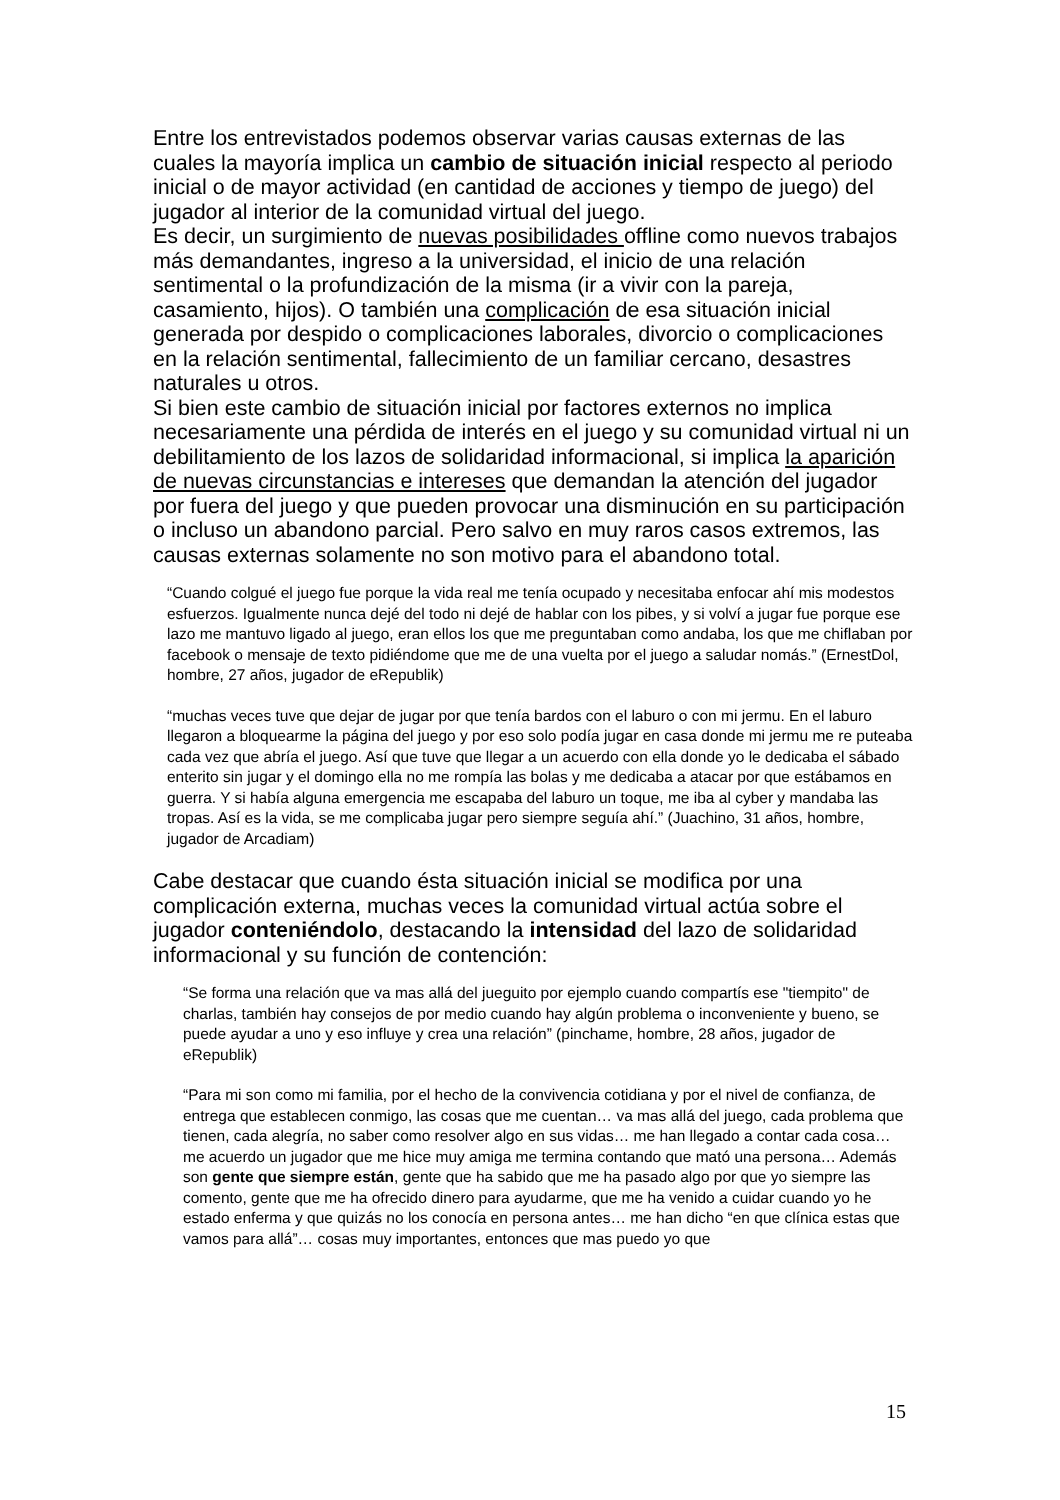Entre los entrevistados podemos observar varias causas externas de las cuales la mayoría implica un cambio de situación inicial respecto al periodo inicial o de mayor actividad (en cantidad de acciones y tiempo de juego) del jugador al interior de la comunidad virtual del juego.
Es decir, un surgimiento de nuevas posibilidades offline como nuevos trabajos más demandantes, ingreso a la universidad, el inicio de una relación sentimental o la profundización de la misma (ir a vivir con la pareja, casamiento, hijos). O también una complicación de esa situación inicial generada por despido o complicaciones laborales, divorcio o complicaciones en la relación sentimental, fallecimiento de un familiar cercano, desastres naturales u otros.
Si bien este cambio de situación inicial por factores externos no implica necesariamente una pérdida de interés en el juego y su comunidad virtual ni un debilitamiento de los lazos de solidaridad informacional, si implica la aparición de nuevas circunstancias e intereses que demandan la atención del jugador por fuera del juego y que pueden provocar una disminución en su participación o incluso un abandono parcial. Pero salvo en muy raros casos extremos, las causas externas solamente no son motivo para el abandono total.
“Cuando colgué el juego fue porque la vida real me tenía ocupado y necesitaba enfocar ahí mis modestos esfuerzos. Igualmente nunca dejé del todo ni dejé de hablar con los pibes, y si volví a jugar fue porque ese lazo me mantuvo ligado al juego, eran ellos los que me preguntaban como andaba, los que me chiflaban por facebook o mensaje de texto pidiéndome que me de una vuelta por el juego a saludar nomás.” (ErnestDol, hombre, 27 años, jugador de eRepublik)
“muchas veces tuve que dejar de jugar por que tenía bardos con el laburo o con mi jermu. En el laburo llegaron a bloquearme la página del juego y por eso solo podía jugar en casa donde mi jermu me re puteaba cada vez que abría el juego. Así que tuve que llegar a un acuerdo con ella donde yo le dedicaba el sábado enterito sin jugar y el domingo ella no me rompía las bolas y me dedicaba a atacar por que estábamos en guerra. Y si había alguna emergencia me escapaba del laburo un toque, me iba al cyber y mandaba las tropas. Así es la vida, se me complicaba jugar pero siempre seguía ahí.” (Juachino, 31 años, hombre, jugador de Arcadiam)
Cabe destacar que cuando ésta situación inicial se modifica por una complicación externa, muchas veces la comunidad virtual actúa sobre el jugador conteniéndolo, destacando la intensidad del lazo de solidaridad informacional y su función de contención:
“Se forma una relación que va mas allá del jueguito por ejemplo cuando compartís ese "tiempito" de charlas, también hay consejos de por medio cuando hay algún problema o inconveniente y bueno, se puede ayudar a uno y eso influye y crea una relación” (pinchame, hombre, 28 años, jugador de eRepublik)
“Para mi son como mi familia, por el hecho de la convivencia cotidiana y por el nivel de confianza, de entrega que establecen conmigo, las cosas que me cuentan… va mas allá del juego, cada problema que tienen, cada alegría, no saber como resolver algo en sus vidas… me han llegado a contar cada cosa… me acuerdo un jugador que me hice muy amiga me termina contando que mató una persona… Además son gente que siempre están, gente que ha sabido que me ha pasado algo por que yo siempre las comento, gente que me ha ofrecido dinero para ayudarme, que me ha venido a cuidar cuando yo he estado enferma y que quizás no los conocía en persona antes… me han dicho “en que clínica estas que vamos para allá”… cosas muy importantes, entonces que mas puedo yo que
15